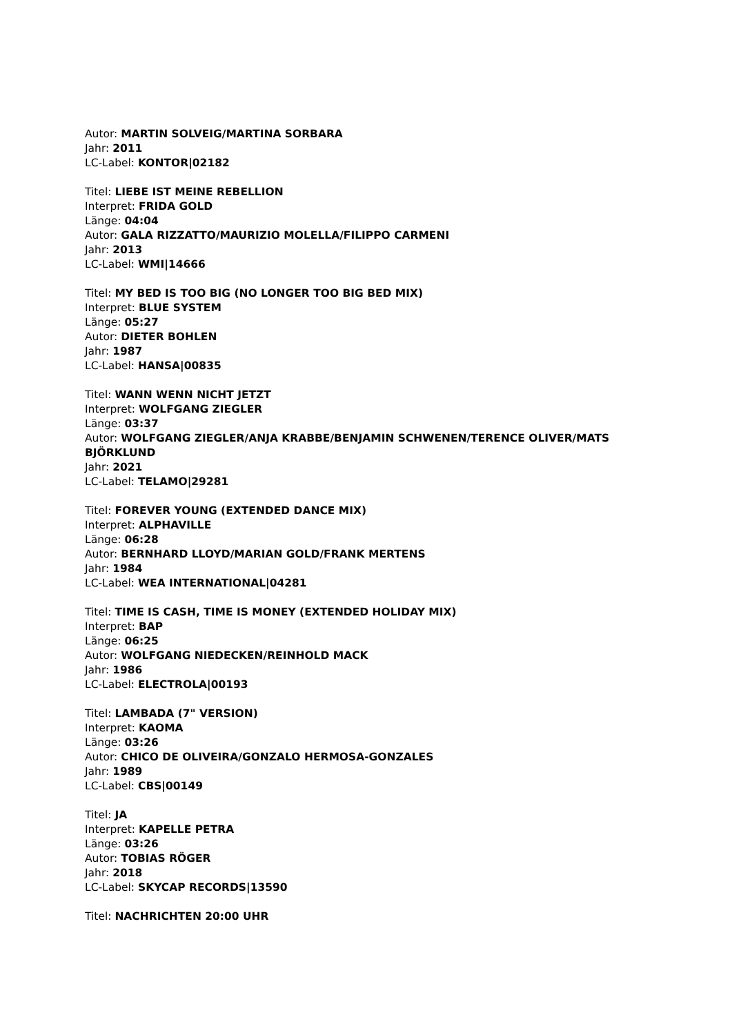Autor: MARTIN SOLVEIG/MARTINA SORBARA
Jahr: 2011
LC-Label: KONTOR|02182
Titel: LIEBE IST MEINE REBELLION
Interpret: FRIDA GOLD
Länge: 04:04
Autor: GALA RIZZATTO/MAURIZIO MOLELLA/FILIPPO CARMENI
Jahr: 2013
LC-Label: WMI|14666
Titel: MY BED IS TOO BIG (NO LONGER TOO BIG BED MIX)
Interpret: BLUE SYSTEM
Länge: 05:27
Autor: DIETER BOHLEN
Jahr: 1987
LC-Label: HANSA|00835
Titel: WANN WENN NICHT JETZT
Interpret: WOLFGANG ZIEGLER
Länge: 03:37
Autor: WOLFGANG ZIEGLER/ANJA KRABBE/BENJAMIN SCHWENEN/TERENCE OLIVER/MATS BJÖRKLUND
Jahr: 2021
LC-Label: TELAMO|29281
Titel: FOREVER YOUNG (EXTENDED DANCE MIX)
Interpret: ALPHAVILLE
Länge: 06:28
Autor: BERNHARD LLOYD/MARIAN GOLD/FRANK MERTENS
Jahr: 1984
LC-Label: WEA INTERNATIONAL|04281
Titel: TIME IS CASH, TIME IS MONEY (EXTENDED HOLIDAY MIX)
Interpret: BAP
Länge: 06:25
Autor: WOLFGANG NIEDECKEN/REINHOLD MACK
Jahr: 1986
LC-Label: ELECTROLA|00193
Titel: LAMBADA (7" VERSION)
Interpret: KAOMA
Länge: 03:26
Autor: CHICO DE OLIVEIRA/GONZALO HERMOSA-GONZALES
Jahr: 1989
LC-Label: CBS|00149
Titel: JA
Interpret: KAPELLE PETRA
Länge: 03:26
Autor: TOBIAS RÖGER
Jahr: 2018
LC-Label: SKYCAP RECORDS|13590
Titel: NACHRICHTEN 20:00 UHR